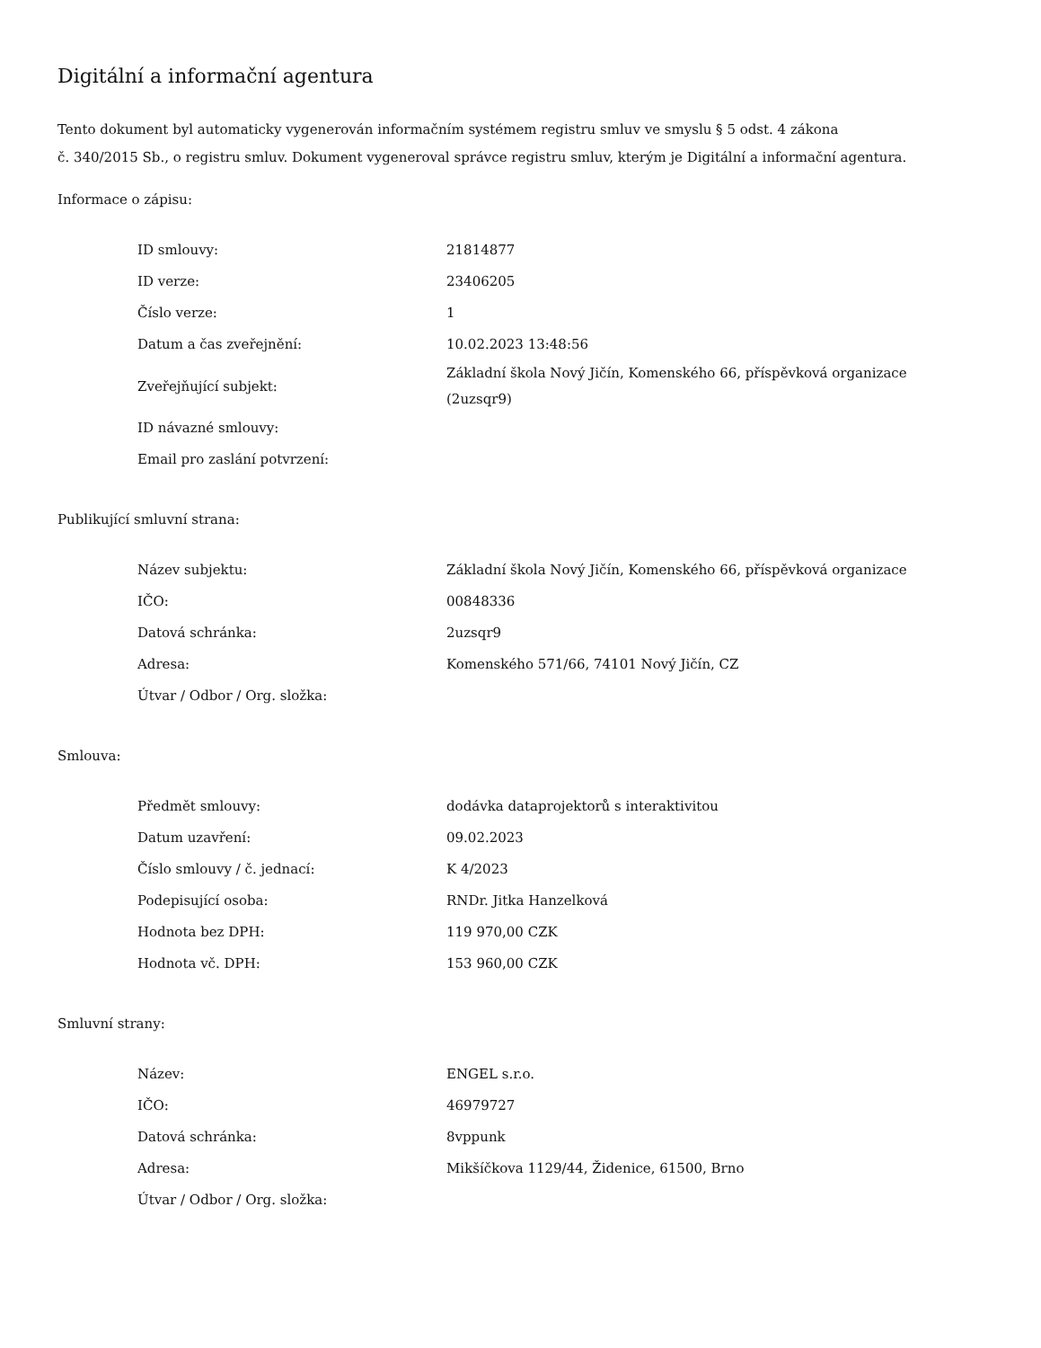Digitální a informační agentura
Tento dokument byl automaticky vygenerován informačním systémem registru smluv ve smyslu § 5 odst. 4 zákona
č. 340/2015 Sb., o registru smluv. Dokument vygeneroval správce registru smluv, kterým je Digitální a informační agentura.
Informace o zápisu:
| ID smlouvy: | 21814877 |
| ID verze: | 23406205 |
| Číslo verze: | 1 |
| Datum a čas zveřejnění: | 10.02.2023 13:48:56 |
| Zveřejňující subjekt: | Základní škola Nový Jičín, Komenského 66, příspěvková organizace (2uzsqr9) |
| ID návazné smlouvy: | |
| Email pro zaslání potvrzení: | |
Publikující smluvní strana:
| Název subjektu: | Základní škola Nový Jičín, Komenského 66, příspěvková organizace |
| IČO: | 00848336 |
| Datová schránka: | 2uzsqr9 |
| Adresa: | Komenského 571/66, 74101 Nový Jičín, CZ |
| Útvar / Odbor / Org. složka: | |
Smlouva:
| Předmět smlouvy: | dodávka dataprojektorů s interaktivitou |
| Datum uzavření: | 09.02.2023 |
| Číslo smlouvy / č. jednací: | K 4/2023 |
| Podepisující osoba: | RNDr. Jitka Hanzelková |
| Hodnota bez DPH: | 119 970,00 CZK |
| Hodnota vč. DPH: | 153 960,00 CZK |
Smluvní strany:
| Název: | ENGEL s.r.o. |
| IČO: | 46979727 |
| Datová schránka: | 8vppunk |
| Adresa: | Mikšíčkova 1129/44, Židenice, 61500, Brno |
| Útvar / Odbor / Org. složka: | |